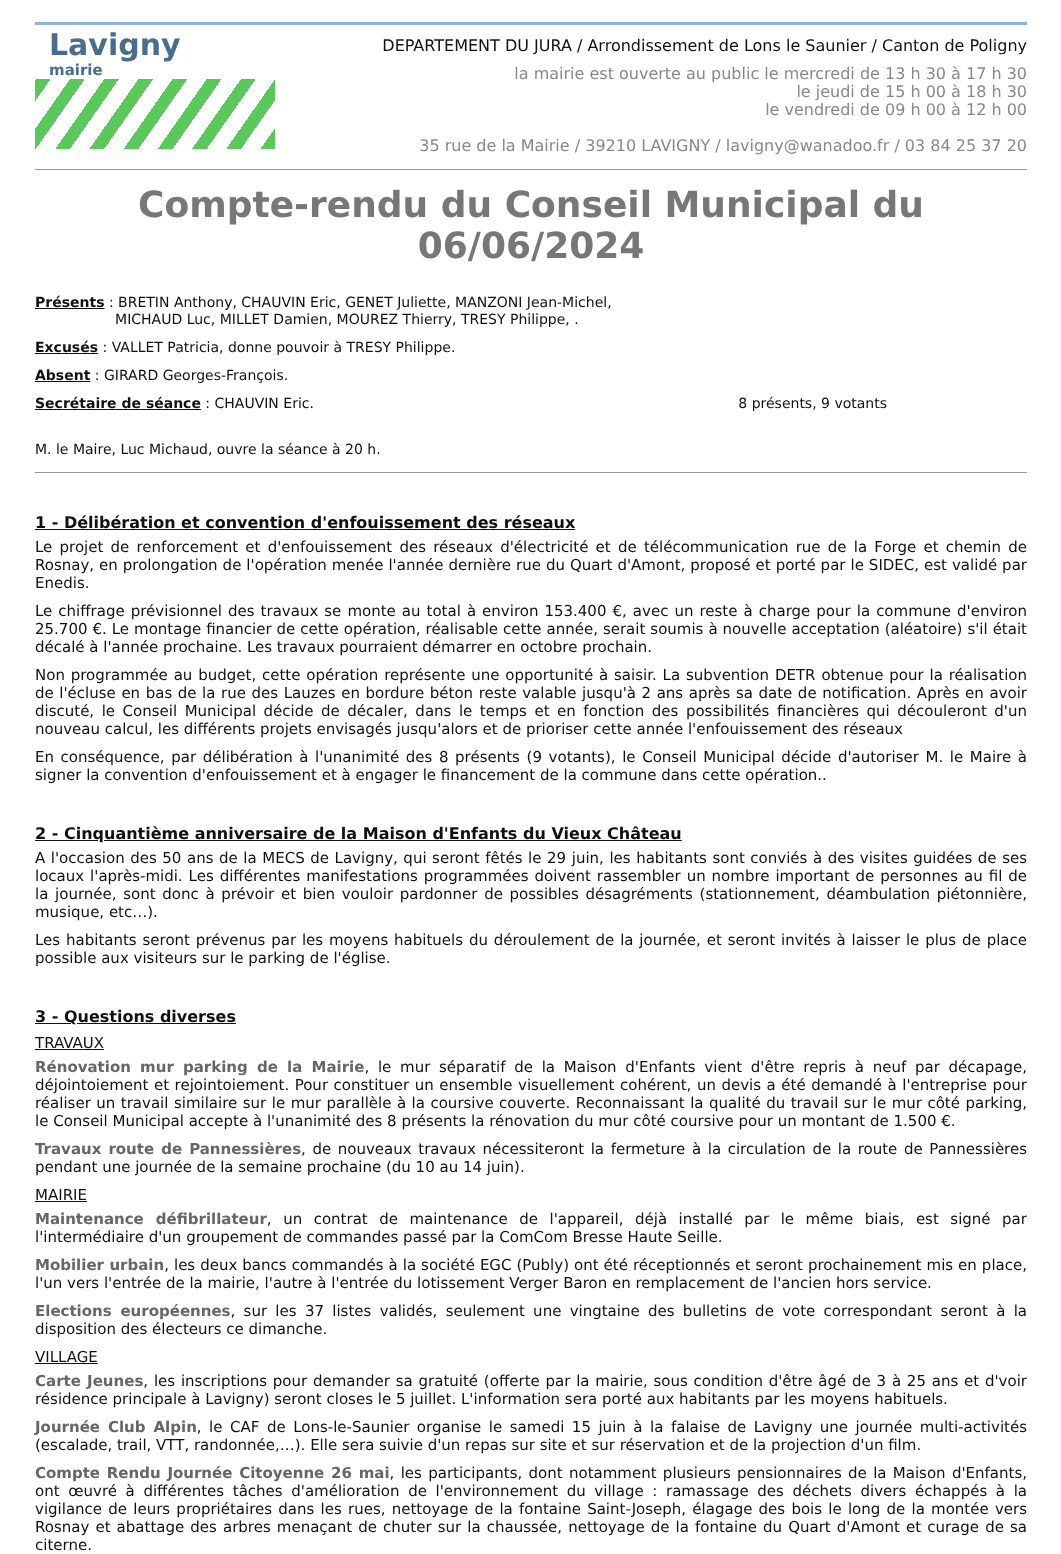Lavigny
mairie
DEPARTEMENT DU JURA / Arrondissement de Lons le Saunier / Canton de Poligny
la mairie est ouverte au public le mercredi de 13 h 30 à 17 h 30
le jeudi de 15 h 00 à 18 h 30
le vendredi de 09 h 00 à 12 h 00
35 rue de la Mairie / 39210 LAVIGNY / lavigny@wanadoo.fr / 03 84 25 37 20
Compte-rendu du Conseil Municipal du 06/06/2024
Présents : BRETIN Anthony, CHAUVIN Eric, GENET Juliette, MANZONI Jean-Michel,
MICHAUD Luc, MILLET Damien, MOUREZ Thierry, TRESY Philippe, .
Excusés : VALLET Patricia, donne pouvoir à TRESY Philippe.
Absent : GIRARD Georges-François.
Secrétaire de séance : CHAUVIN Eric. 8 présents, 9 votants
M. le Maire, Luc Michaud, ouvre la séance à 20 h.
1 - Délibération et convention d'enfouissement des réseaux
Le projet de renforcement et d'enfouissement des réseaux d'électricité et de télécommunication rue de la Forge et chemin de Rosnay, en prolongation de l'opération menée l'année dernière rue du Quart d'Amont, proposé et porté par le SIDEC, est validé par Enedis.
Le chiffrage prévisionnel des travaux se monte au total à environ 153.400 €, avec un reste à charge pour la commune d'environ 25.700 €. Le montage financier de cette opération, réalisable cette année, serait soumis à nouvelle acceptation (aléatoire) s'il était décalé à l'année prochaine. Les travaux pourraient démarrer en octobre prochain.
Non programmée au budget, cette opération représente une opportunité à saisir. La subvention DETR obtenue pour la réalisation de l'écluse en bas de la rue des Lauzes en bordure béton reste valable jusqu'à 2 ans après sa date de notification. Après en avoir discuté, le Conseil Municipal décide de décaler, dans le temps et en fonction des possibilités financières qui découleront d'un nouveau calcul, les différents projets envisagés jusqu'alors et de prioriser cette année l'enfouissement des réseaux
En conséquence, par délibération à l'unanimité des 8 présents (9 votants), le Conseil Municipal décide d'autoriser M. le Maire à signer la convention d'enfouissement et à engager le financement de la commune dans cette opération..
2 - Cinquantième anniversaire de la Maison d'Enfants du Vieux Château
A l'occasion des 50 ans de la MECS de Lavigny, qui seront fêtés le 29 juin, les habitants sont conviés à des visites guidées de ses locaux l'après-midi. Les différentes manifestations programmées doivent rassembler un nombre important de personnes au fil de la journée, sont donc à prévoir et bien vouloir pardonner de possibles désagréments (stationnement, déambulation piétonnière, musique, etc…).
Les habitants seront prévenus par les moyens habituels du déroulement de la journée, et seront invités à laisser le plus de place possible aux visiteurs sur le parking de l'église.
3 - Questions diverses
TRAVAUX
Rénovation mur parking de la Mairie, le mur séparatif de la Maison d'Enfants vient d'être repris à neuf par décapage, déjointoiement et rejointoiement. Pour constituer un ensemble visuellement cohérent, un devis a été demandé à l'entreprise pour réaliser un travail similaire sur le mur parallèle à la coursive couverte. Reconnaissant la qualité du travail sur le mur côté parking, le Conseil Municipal accepte à l'unanimité des 8 présents la rénovation du mur côté coursive pour un montant de 1.500 €.
Travaux route de Pannessières, de nouveaux travaux nécessiteront la fermeture à la circulation de la route de Pannessières pendant une journée de la semaine prochaine (du 10 au 14 juin).
MAIRIE
Maintenance défibrillateur, un contrat de maintenance de l'appareil, déjà installé par le même biais, est signé par l'intermédiaire d'un groupement de commandes passé par la ComCom Bresse Haute Seille.
Mobilier urbain, les deux bancs commandés à la société EGC (Publy) ont été réceptionnés et seront prochainement mis en place, l'un vers l'entrée de la mairie, l'autre à l'entrée du lotissement Verger Baron en remplacement de l'ancien hors service.
Elections européennes, sur les 37 listes validés, seulement une vingtaine des bulletins de vote correspondant seront à la disposition des électeurs ce dimanche.
VILLAGE
Carte Jeunes, les inscriptions pour demander sa gratuité (offerte par la mairie, sous condition d'être âgé de 3 à 25 ans et d'voir résidence principale à Lavigny) seront closes le 5 juillet. L'information sera porté aux habitants par les moyens habituels.
Journée Club Alpin, le CAF de Lons-le-Saunier organise le samedi 15 juin à la falaise de Lavigny une journée multi-activités (escalade, trail, VTT, randonnée,…). Elle sera suivie d'un repas sur site et sur réservation et de la projection d'un film.
Compte Rendu Journée Citoyenne 26 mai, les participants, dont notamment plusieurs pensionnaires de la Maison d'Enfants, ont œuvré à différentes tâches d'amélioration de l'environnement du village : ramassage des déchets divers échappés à la vigilance de leurs propriétaires dans les rues, nettoyage de la fontaine Saint-Joseph, élagage des bois le long de la montée vers Rosnay et abattage des arbres menaçant de chuter sur la chaussée, nettoyage de la fontaine du Quart d'Amont et curage de sa citerne.